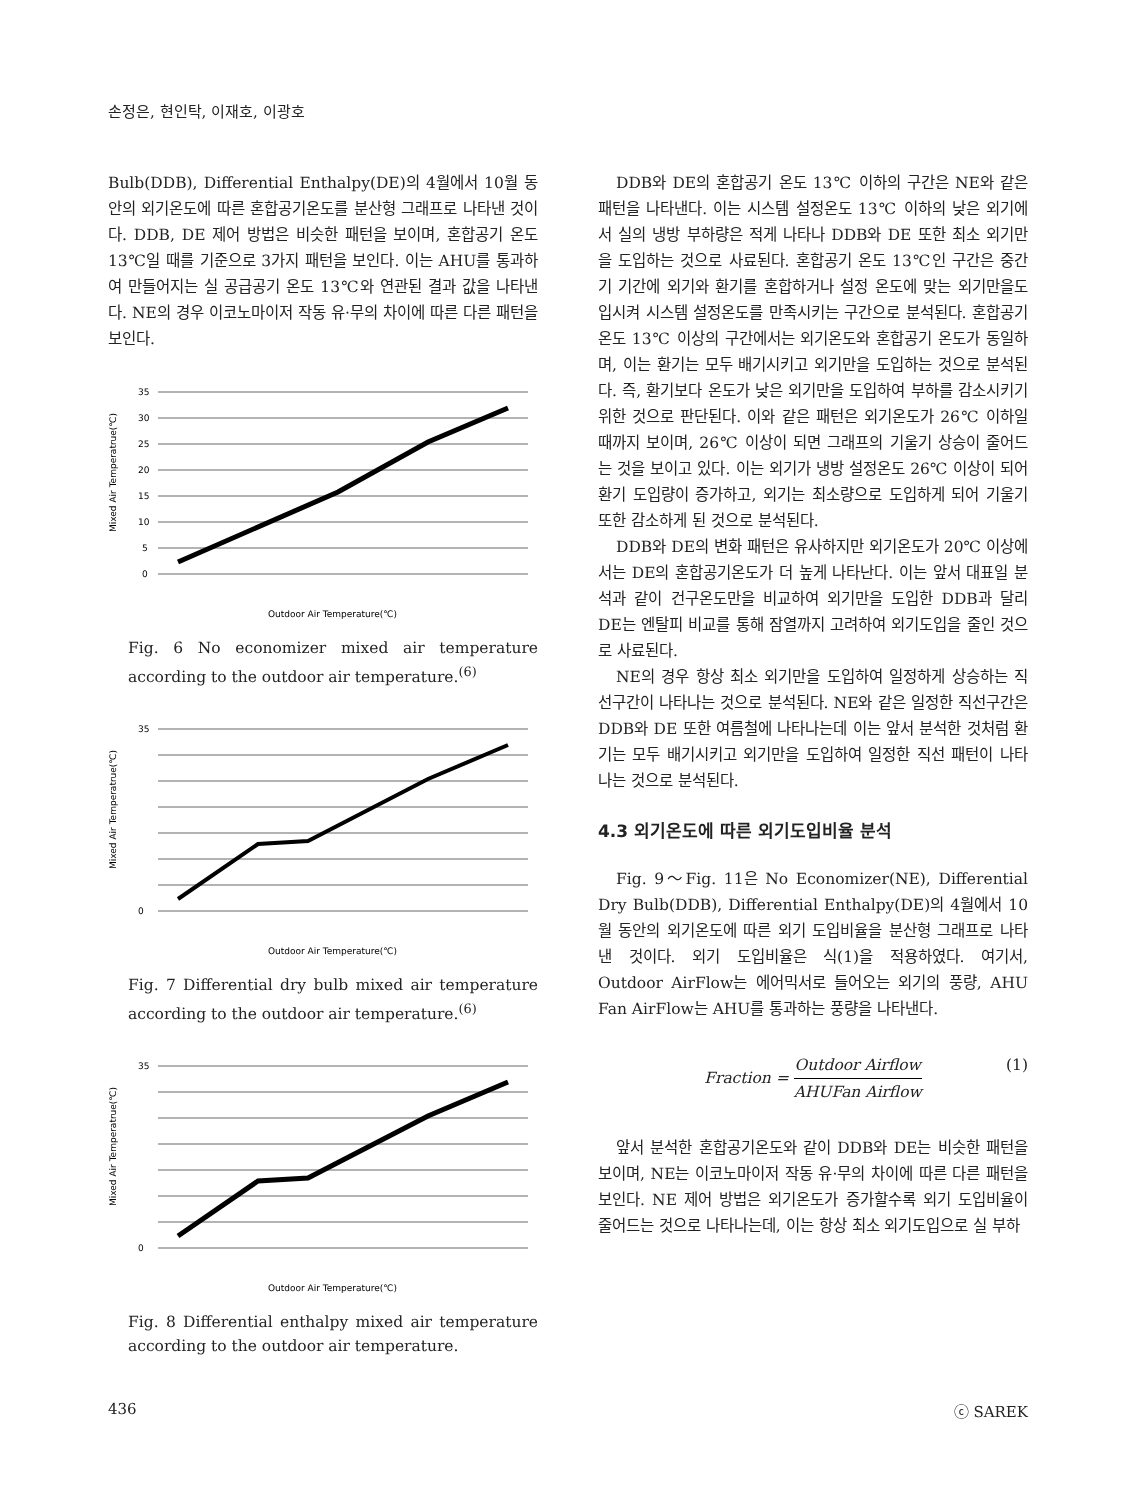손정은, 현인탁, 이재호, 이광호
Bulb(DDB), Differential Enthalpy(DE)의 4월에서 10월 동안의 외기온도에 따른 혼합공기온도를 분산형 그래프로 나타낸 것이다. DDB, DE 제어 방법은 비슷한 패턴을 보이며, 혼합공기 온도 13℃일 때를 기준으로 3가지 패턴을 보인다. 이는 AHU를 통과하여 만들어지는 실 공급공기 온도 13℃와 연관된 결과 값을 나타낸다. NE의 경우 이코노마이저 작동 유·무의 차이에 따른 다른 패턴을 보인다.
35
30
25
20
15
10
5
0
Outdoor Air Temperature(℃)
Mixed Air Temperatrue(℃)
Fig. 6 No economizer mixed air temperature according to the outdoor air temperature.<sup>(6)</sup>
35
0
Outdoor Air Temperature(℃)
Mixed Air Temperatrue(℃)
Fig. 7 Differential dry bulb mixed air temperature according to the outdoor air temperature.<sup>(6)</sup>
35
0
Outdoor Air Temperature(℃)
Mixed Air Temperatrue(℃)
Fig. 8 Differential enthalpy mixed air temperature according to the outdoor air temperature.
DDB와 DE의 혼합공기 온도 13℃ 이하의 구간은 NE와 같은 패턴을 나타낸다. 이는 시스템 설정온도 13℃ 이하의 낮은 외기에서 실의 냉방 부하량은 적게 나타나 DDB와 DE 또한 최소 외기만을 도입하는 것으로 사료된다. 혼합공기 온도 13℃인 구간은 중간기 기간에 외기와 환기를 혼합하거나 설정 온도에 맞는 외기만을도입시켜 시스템 설정온도를 만족시키는 구간으로 분석된다. 혼합공기 온도 13℃ 이상의 구간에서는 외기온도와 혼합공기 온도가 동일하며, 이는 환기는 모두 배기시키고 외기만을 도입하는 것으로 분석된다. 즉, 환기보다 온도가 낮은 외기만을 도입하여 부하를 감소시키기 위한 것으로 판단된다. 이와 같은 패턴은 외기온도가 26℃ 이하일 때까지 보이며, 26℃ 이상이 되면 그래프의 기울기 상승이 줄어드는 것을 보이고 있다. 이는 외기가 냉방 설정온도 26℃ 이상이 되어 환기 도입량이 증가하고, 외기는 최소량으로 도입하게 되어 기울기 또한 감소하게 된 것으로 분석된다.
DDB와 DE의 변화 패턴은 유사하지만 외기온도가 20℃ 이상에서는 DE의 혼합공기온도가 더 높게 나타난다. 이는 앞서 대표일 분석과 같이 건구온도만을 비교하여 외기만을 도입한 DDB과 달리 DE는 엔탈피 비교를 통해 잠열까지 고려하여 외기도입을 줄인 것으로 사료된다.
NE의 경우 항상 최소 외기만을 도입하여 일정하게 상승하는 직선구간이 나타나는 것으로 분석된다. NE와 같은 일정한 직선구간은 DDB와 DE 또한 여름철에 나타나는데 이는 앞서 분석한 것처럼 환기는 모두 배기시키고 외기만을 도입하여 일정한 직선 패턴이 나타나는 것으로 분석된다.
4.3 외기온도에 따른 외기도입비율 분석
Fig. 9～Fig. 11은 No Economizer(NE), Differential Dry Bulb(DDB), Differential Enthalpy(DE)의 4월에서 10월 동안의 외기온도에 따른 외기 도입비율을 분산형 그래프로 나타낸 것이다. 외기 도입비율은 식(1)을 적용하였다. 여기서, Outdoor AirFlow는 에어믹서로 들어오는 외기의 풍량, AHU Fan AirFlow는 AHU를 통과하는 풍량을 나타낸다.
Fraction = Outdoor Airflow AHUFan Airflow (1)
앞서 분석한 혼합공기온도와 같이 DDB와 DE는 비슷한 패턴을 보이며, NE는 이코노마이저 작동 유·무의 차이에 따른 다른 패턴을 보인다. NE 제어 방법은 외기온도가 증가할수록 외기 도입비율이 줄어드는 것으로 나타나는데, 이는 항상 최소 외기도입으로 실 부하
436 ⓒ SAREK